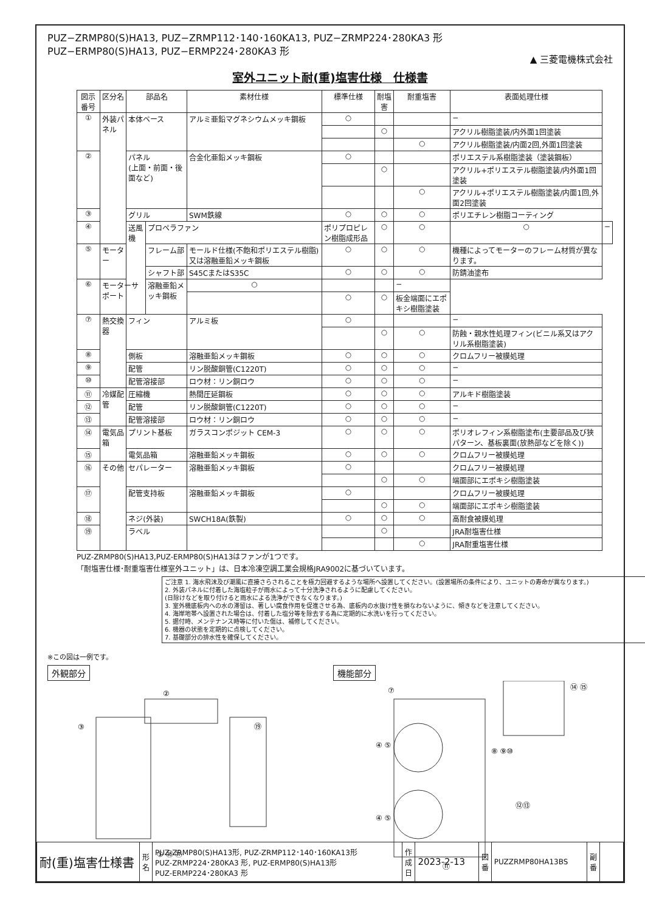PUZ−ZRMP80(S)HA13, PUZ−ZRMP112･140･160KA13, PUZ−ZRMP224･280KA3 形
PUZ−ERMP80(S)HA13, PUZ−ERMP224･280KA3 形
▲ 三菱電機株式会社
室外ユニット耐(重)塩害仕様　仕様書
| 図示番号 | 区分名 | 部品名 | | 素材仕様 | 標準仕様 | 耐塩害 | 耐重塩害 | 表面処理仕様 | |
| --- | --- | --- | --- | --- | --- | --- | --- | --- | --- |
| ① | 外装パネル | 本体ベース | | アルミ亜鉛マグネシウムメッキ鋼板 | ○ | | | − | |
| | | | | | | ○ | | アクリル樹脂塗装/内外面1回塗装 | |
| | | | | | | | ○ | アクリル樹脂塗装/内面2回,外面1回塗装 | |
| ② | | パネル (上面・前面・後面など) | | 合金化亜鉛メッキ鋼板 | ○ | | | ポリエステル系樹脂塗装（塗装鋼板） | |
| | | | | | | ○ | | アクリル+ポリエステル樹脂塗装/内外面1回塗装 | |
| | | | | | | | ○ | アクリル+ポリエステル樹脂塗装/内面1回,外面2回塗装 | |
| ③ | | グリル | | SWM鉄線 | ○ | ○ | ○ | ポリエチレン樹脂コーティング | |
| ④ | | 送風機 | プロペラファン | | ポリプロピレン樹脂成形品 | ○ | ○ | ○ | − |
| ⑤ | モーター | | フレーム部 | モールド仕様(不飽和ポリエステル樹脂)又は溶融亜鉛メッキ鋼板 | ○ | ○ | ○ | 機種によってモーターのフレーム材質が異なります。 | |
| | | | シャフト部 | S45CまたはS35C | ○ | ○ | ○ | 防錆油塗布 | |
| ⑥ | モーターサポート | | 溶融亜鉛メッキ鋼板 | ○ | | | − | | |
| | | | | | ○ | ○ | 板金端面にエポキシ樹脂塗装 | | |
| ⑦ | 熱交換器 | フィン | | アルミ板 | ○ | | | − | |
| | | | | | | ○ | ○ | 防蝕・親水性処理フィン(ビニル系又はアクリル系樹脂塗装) | |
| ⑧ | | 側板 | | 溶融亜鉛メッキ鋼板 | ○ | ○ | ○ | クロムフリー被膜処理 | |
| ⑨ | | 配管 | | リン脱酸銅管(C1220T) | ○ | ○ | ○ | − | |
| ⑩ | | 配管溶接部 | | ロウ材：リン銅ロウ | ○ | ○ | ○ | − | |
| ⑪ | 冷媒配管 | 圧縮機 | | 熱間圧延鋼板 | ○ | ○ | ○ | アルキド樹脂塗装 | |
| ⑫ | | 配管 | | リン脱酸銅管(C1220T) | ○ | ○ | ○ | − | |
| ⑬ | | 配管溶接部 | | ロウ材：リン銅ロウ | ○ | ○ | ○ | − | |
| ⑭ | 電気品箱 | プリント基板 | | ガラスコンポジット CEM-3 | ○ | ○ | ○ | ポリオレフィン系樹脂塗布(主要部品及び狭パターン、基板裏面(放熱部などを除く)) | |
| ⑮ | | 電気品箱 | | 溶融亜鉛メッキ鋼板 | ○ | ○ | ○ | クロムフリー被膜処理 | |
| ⑯ | その他 | セパレーター | | 溶融亜鉛メッキ鋼板 | ○ | | | クロムフリー被膜処理 | |
| | | | | | | ○ | ○ | 端面部にエポキシ樹脂塗装 | |
| ⑰ | | 配管支持板 | | 溶融亜鉛メッキ鋼板 | ○ | | | クロムフリー被膜処理 | |
| | | | | | | ○ | ○ | 端面部にエポキシ樹脂塗装 | |
| ⑱ | | ネジ(外装) | | SWCH18A(鉄製) | ○ | ○ | ○ | 高耐食被膜処理 | |
| ⑲ | | ラベル | | | | ○ | | JRA耐塩害仕様 | |
| | | | | | | | ○ | JRA耐重塩害仕様 | |
PUZ-ZRMP80(S)HA13,PUZ-ERMP80(S)HA13はファンが1つです。
「耐塩害仕様･耐重塩害仕様室外ユニット」は、日本冷凍空調工業会規格JRA9002に基づいています。
ご注意 1. 海水飛沫及び潮風に直接さらされることを極力回避するような場所へ設置してください。(設置場所の条件により、ユニットの寿命が異なります。)
2. 外装パネルに付着した海塩粒子が雨水によって十分洗浄されるように配慮してください。
(日除けなどを取り付けると雨水による洗浄ができなくなります。)
3. 室外機底板内への水の滞留は、著しい腐食作用を促進させる為、底板内の水抜け性を損なわないように、傾きなどを注意してください。
4. 海岸地帯へ設置された場合は、付着した塩分等を除去する為に定期的に水洗いを行ってください。
5. 据付時、メンテナンス時等に付いた傷は、補修してください。
6. 機器の状態を定期的に点検してください。
7. 基礎部分の排水性を確保してください。
※この図は一例です。
外観部分
②
③
① ⑯ ⑰
⑲
機能部分
④ ⑤
④ ⑤
⑧ ⑨⑩
⑫⑬
⑪
⑭ ⑮
⑦
| 耐(重)塩害仕様書 | 形 名 | PUZ-ZRMP80(S)HA13形, PUZ-ZRMP112･140･160KA13形 PUZ-ZRMP224･280KA3 形, PUZ-ERMP80(S)HA13形 PUZ-ERMP224･280KA3 形 | 作成日 | 2023-2-13 | 図 番 | PUZZRMP80HA13BS | 副 番 | |